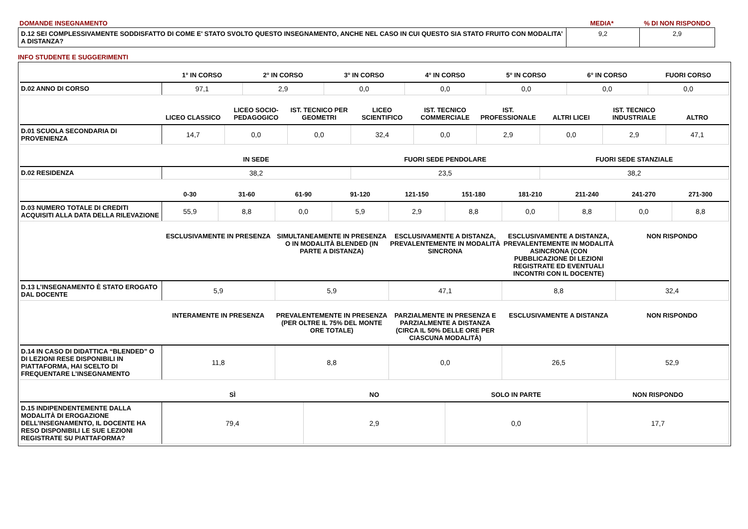| DOMANDE INSEGNAMENTO | MEDIA* | % DI NON RISPONDO |
| D.12 SEI COMPLESSIVAMENTE SODDISFATTO DI COME E' STATO SVOLTO QUESTO INSEGNAMENTO, ANCHE NEL CASO IN CUI QUESTO SIA STATO FRUITO CON MODALITA’ A DISTANZA? | 9,2 | 2,9 |
INFO STUDENTE E SUGGERIMENTI
| | 1° IN CORSO | 2° IN CORSO | 3° IN CORSO | 4° IN CORSO | 5° IN CORSO | 6° IN CORSO | FUORI CORSO |
| --- | --- | --- | --- | --- | --- | --- | --- |
| D.02 ANNO DI CORSO | 97,1 | 2,9 | 0,0 | 0,0 | 0,0 | 0,0 | 0,0 |
| | LICEO CLASSICO | LICEO SOCIO-PEDAGOGICO | IST. TECNICO PER GEOMETRI | LICEO SCIENTIFICO | IST. TECNICO COMMERCIALE | IST. PROFESSIONALE | ALTRI LICEI | IST. TECNICO INDUSTRIALE | ALTRO |
| --- | --- | --- | --- | --- | --- | --- | --- | --- | --- |
| D.01 SCUOLA SECONDARIA DI PROVENIENZA | 14,7 | 0,0 | 0,0 | 32,4 | 0,0 | 2,9 | 0,0 | 2,9 | 47,1 |
| | IN SEDE | FUORI SEDE PENDOLARE | FUORI SEDE STANZIALE |
| --- | --- | --- | --- |
| D.02 RESIDENZA | 38,2 | 23,5 | 38,2 |
| | 0-30 | 31-60 | 61-90 | 91-120 | 121-150 | 151-180 | 181-210 | 211-240 | 241-270 | 271-300 |
| --- | --- | --- | --- | --- | --- | --- | --- | --- | --- | --- |
| D.03 NUMERO TOTALE DI CREDITI ACQUISITI ALLA DATA DELLA RILEVAZIONE | 55,9 | 8,8 | 0,0 | 5,9 | 2,9 | 8,8 | 0,0 | 8,8 | 0,0 | 8,8 |
| | ESCLUSIVAMENTE IN PRESENZA | SIMULTANEAMENTE IN PRESENZA O IN MODALITÀ BLENDED (IN PARTE A DISTANZA) | ESCLUSIVAMENTE A DISTANZA, PREVALENTEMENTE IN MODALITÀ SINCRONA | ESCLUSIVAMENTE A DISTANZA, PREVALENTEMENTE IN MODALITÀ ASINCRONA (CON PUBBLICAZIONE DI LEZIONI REGISTRATE ED EVENTUALI INCONTRI CON IL DOCENTE) | NON RISPONDO |
| --- | --- | --- | --- | --- | --- |
| D.13 L’INSEGNAMENTO È STATO EROGATO DAL DOCENTE | 5,9 | 5,9 | 47,1 | 8,8 | 32,4 |
| | INTERAMENTE IN PRESENZA | PREVALENTEMENTE IN PRESENZA (PER OLTRE IL 75% DEL MONTE ORE TOTALE) | PARZIALMENTE IN PRESENZA E PARZIALMENTE A DISTANZA (CIRCA IL 50% DELLE ORE PER CIASCUNA MODALITÀ) | ESCLUSIVAMENTE A DISTANZA | NON RISPONDO |
| --- | --- | --- | --- | --- | --- |
| D.14 IN CASO DI DIDATTICA “BLENDED” O DI LEZIONI RESE DISPONIBILI IN PIATTAFORMA, HAI SCELTO DI FREQUENTARE L’INSEGNAMENTO | 11,8 | 8,8 | 0,0 | 26,5 | 52,9 |
| | SÌ | NO | SOLO IN PARTE | NON RISPONDO |
| --- | --- | --- | --- | --- |
| D.15 INDIPENDENTEMENTE DALLA MODALITÀ DI EROGAZIONE DELL’INSEGNAMENTO, IL DOCENTE HA RESO DISPONIBILI LE SUE LEZIONI REGISTRATE SU PIATTAFORMA? | 79,4 | 2,9 | 0,0 | 17,7 |